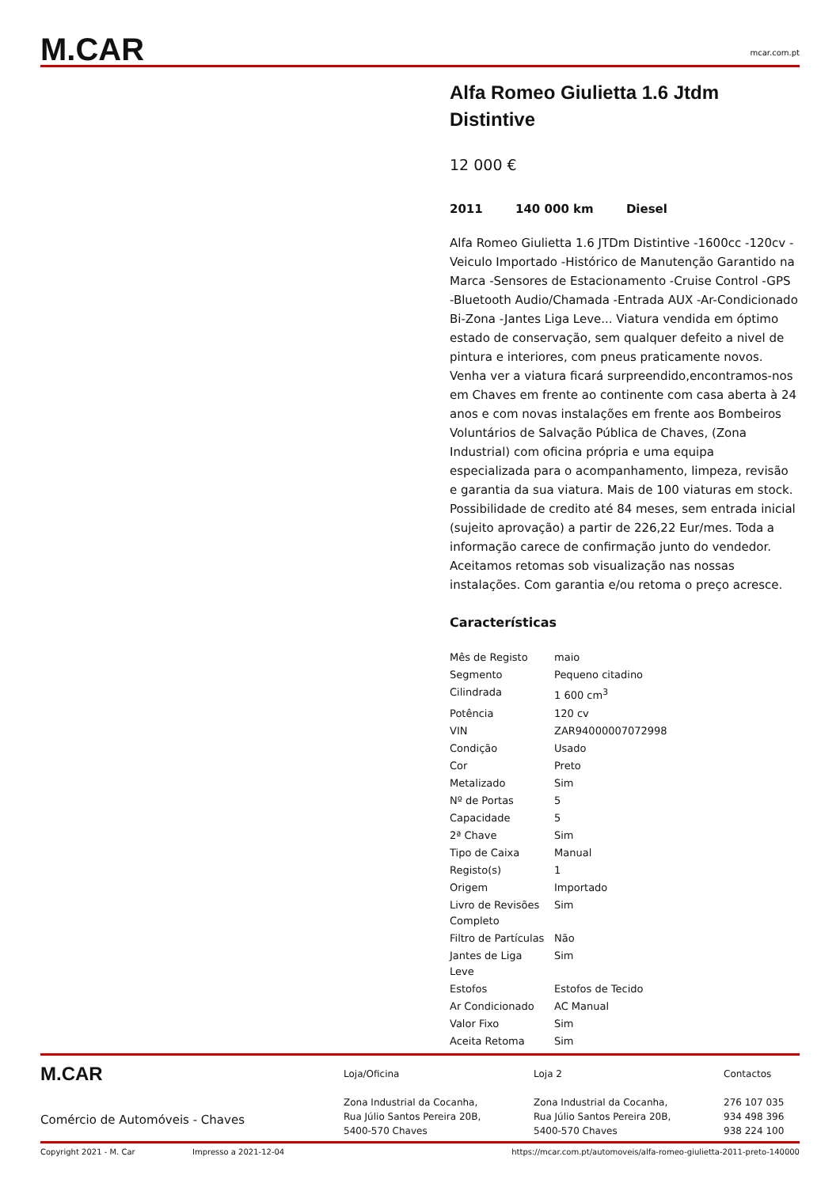M.CAR
mcar.com.pt
Alfa Romeo Giulietta 1.6 Jtdm Distintive
12 000 €
2011 140 000 km Diesel
Alfa Romeo Giulietta 1.6 JTDm Distintive -1600cc -120cv -Veiculo Importado -Histórico de Manutenção Garantido na Marca -Sensores de Estacionamento -Cruise Control -GPS -Bluetooth Audio/Chamada -Entrada AUX -Ar-Condicionado Bi-Zona -Jantes Liga Leve... Viatura vendida em óptimo estado de conservação, sem qualquer defeito a nivel de pintura e interiores, com pneus praticamente novos. Venha ver a viatura ficará surpreendido,encontramos-nos em Chaves em frente ao continente com casa aberta à 24 anos e com novas instalações em frente aos Bombeiros Voluntários de Salvação Pública de Chaves, (Zona Industrial) com oficina própria e uma equipa especializada para o acompanhamento, limpeza, revisão e garantia da sua viatura. Mais de 100 viaturas em stock. Possibilidade de credito até 84 meses, sem entrada inicial (sujeito aprovação) a partir de 226,22 Eur/mes. Toda a informação carece de confirmação junto do vendedor. Aceitamos retomas sob visualização nas nossas instalações. Com garantia e/ou retoma o preço acresce.
Características
| Mês de Registo | maio |
| Segmento | Pequeno citadino |
| Cilindrada | 1 600 cm<sup>3</sup> |
| Potência | 120 cv |
| VIN | ZAR94000007072998 |
| Condição | Usado |
| Cor | Preto |
| Metalizado | Sim |
| Nº de Portas | 5 |
| Capacidade | 5 |
| 2ª Chave | Sim |
| Tipo de Caixa | Manual |
| Registo(s) | 1 |
| Origem | Importado |
| Livro de Revisões Completo | Sim |
| Filtro de Partículas | Não |
| Jantes de Liga Leve | Sim |
| Estofos | Estofos de Tecido |
| Ar Condicionado | AC Manual |
| Valor Fixo | Sim |
| Aceita Retoma | Sim |
M.CAR
Comércio de Automóveis - Chaves
Loja/Oficina
Zona Industrial da Cocanha,
Rua Júlio Santos Pereira 20B,
5400-570 Chaves
Loja 2
Zona Industrial da Cocanha,
Rua Júlio Santos Pereira 20B,
5400-570 Chaves
Contactos
276 107 035
934 498 396
938 224 100
Copyright 2021 - M. Car Impresso a 2021-12-04 https://mcar.com.pt/automoveis/alfa-romeo-giulietta-2011-preto-140000